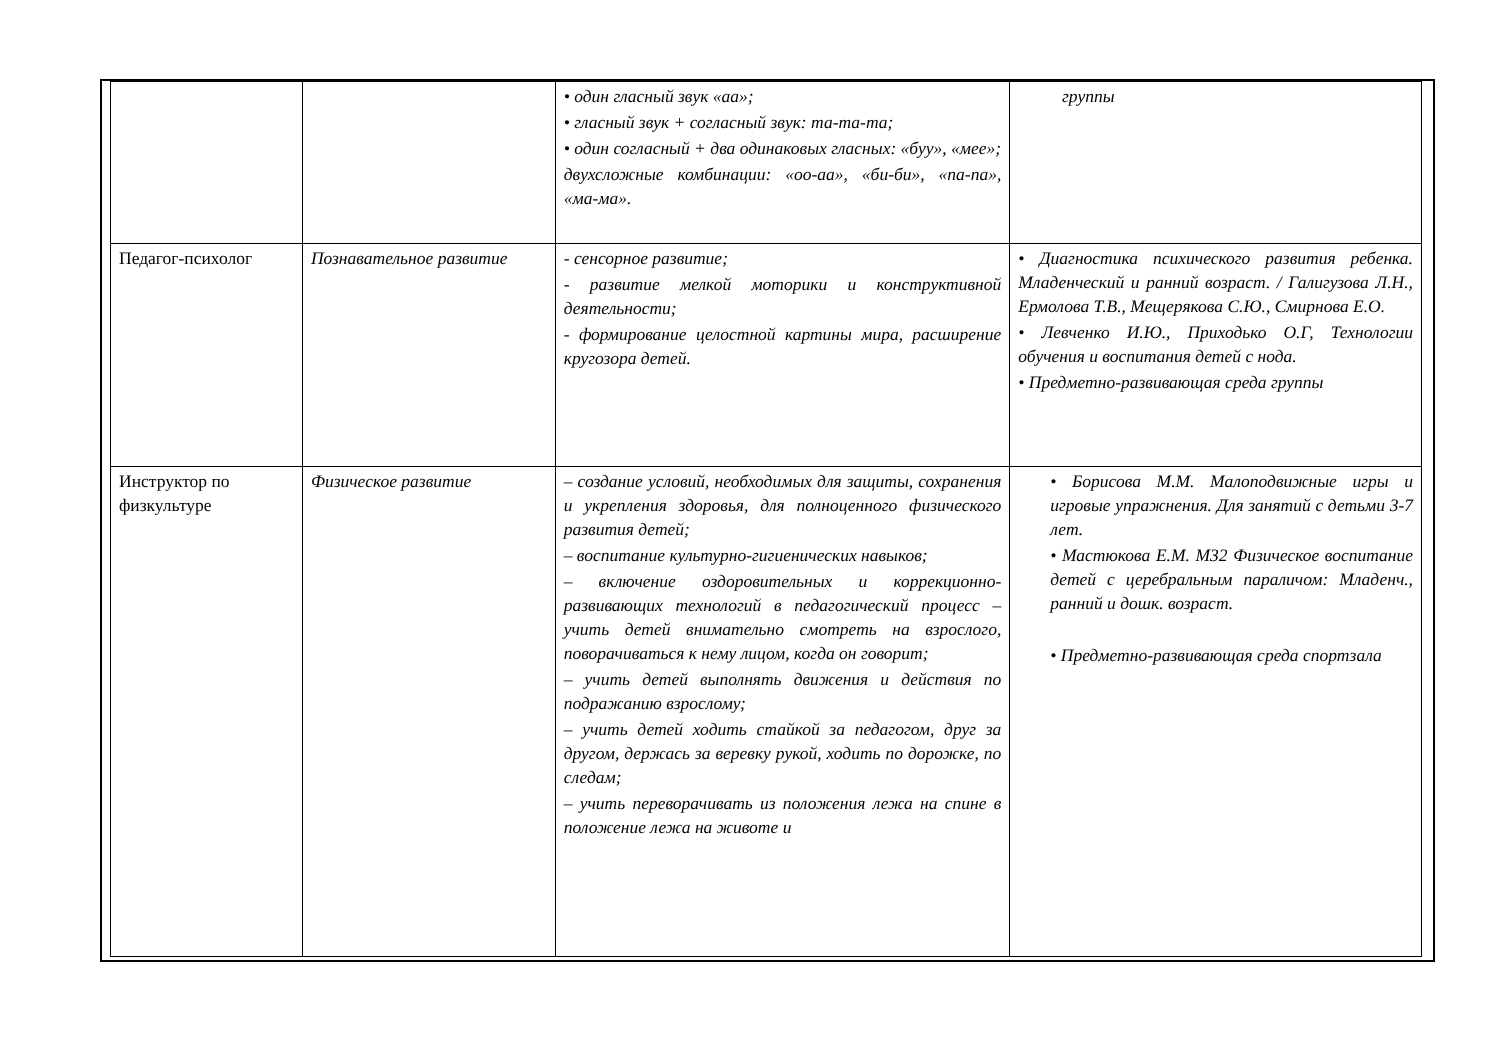| | | • один гласный звук «аа»; • гласный звук + согласный звук: та-та-та; • один согласный + два одинаковых гласных: «буу», «мее»; двухсложные комбинации: «оо-аа», «би-би», «па-па», «ма-ма». | группы |
| Педагог-психолог | Познавательное развитие | - сенсорное развитие; - развитие мелкой моторики и конструктивной деятельности; - формирование целостной картины мира, расширение кругозора детей. | • Диагностика психического развития ребенка. Младенческий и ранний возраст. / Галигузова Л.Н., Ермолова Т.В., Мещерякова С.Ю., Смирнова Е.О. • Левченко И.Ю., Приходько О.Г, Технологии обучения и воспитания детей с нода. • Предметно-развивающая среда группы |
| Инструктор по физкультуре | Физическое развитие | – создание условий, необходимых для защиты, сохранения и укрепления здоровья, для полноценного физического развития детей; – воспитание культурно-гигиенических навыков; – включение оздоровительных и коррекционно-развивающих технологий в педагогический процесс – учить детей внимательно смотреть на взрослого, поворачиваться к нему лицом, когда он говорит; – учить детей выполнять движения и действия по подражанию взрослому; – учить детей ходить стайкой за педагогом, друг за другом, держась за веревку рукой, ходить по дорожке, по следам; – учить переворачивать из положения лежа на спине в положение лежа на животе и | • Борисова М.М. Малоподвижные игры и игровые упражнения. Для занятий с детьми 3-7 лет. • Мастюкова Е.М. М32 Физическое воспитание детей с церебральным параличом: Младенч., ранний и дошк. возраст. • Предметно-развивающая среда спортзала |